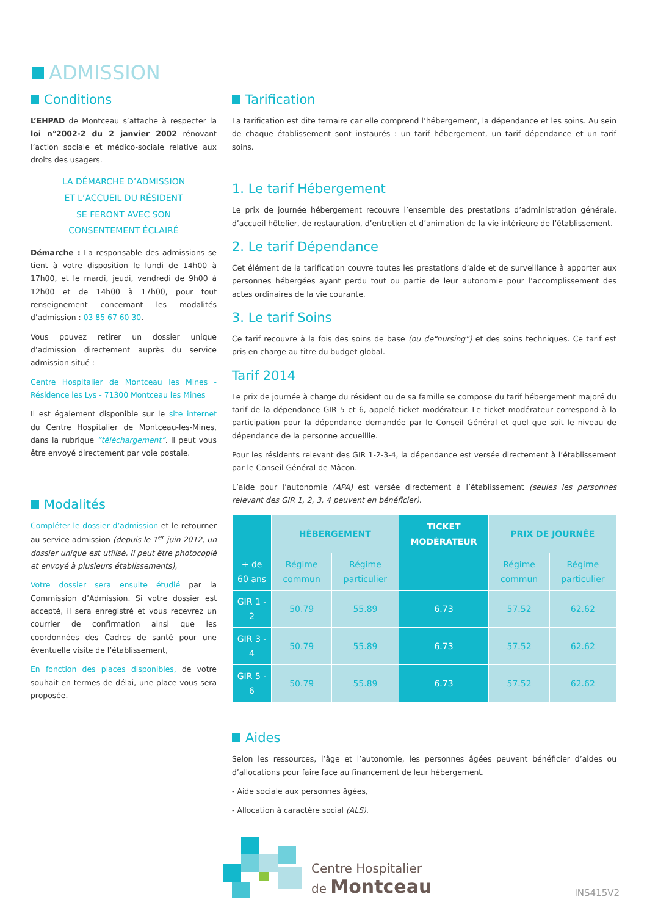ADMISSION
Conditions
L’EHPAD de Montceau s’attache à respecter la loi n°2002-2 du 2 janvier 2002 rénovant l’action sociale et médico-sociale relative aux droits des usagers.
LA DÉMARCHE D’ADMISSION
ET L’ACCUEIL DU RÉSIDENT
SE FERONT AVEC SON
CONSENTEMENT ÉCLAIRÉ
Démarche : La responsable des admissions se tient à votre disposition le lundi de 14h00 à 17h00, et le mardi, jeudi, vendredi de 9h00 à 12h00 et de 14h00 à 17h00, pour tout renseignement concernant les modalités d’admission : 03 85 67 60 30.
Vous pouvez retirer un dossier unique d’admission directement auprès du service admission situé :
Centre Hospitalier de Montceau les Mines - Résidence les Lys - 71300 Montceau les Mines
Il est également disponible sur le site internet du Centre Hospitalier de Montceau-les-Mines, dans la rubrique “téléchargement”. Il peut vous être envoyé directement par voie postale.
Modalités
Compléter le dossier d’admission et le retourner au service admission (depuis le 1<sup>er</sup> juin 2012, un dossier unique est utilisé, il peut être photocopié et envoyé à plusieurs établissements),
Votre dossier sera ensuite étudié par la Commission d’Admission. Si votre dossier est accepté, il sera enregistré et vous recevrez un courrier de confirmation ainsi que les coordonnées des Cadres de santé pour une éventuelle visite de l’établissement,
En fonction des places disponibles, de votre souhait en termes de délai, une place vous sera proposée.
Tarification
La tarification est dite ternaire car elle comprend l’hébergement, la dépendance et les soins. Au sein de chaque établissement sont instaurés : un tarif hébergement, un tarif dépendance et un tarif soins.
1. Le tarif Hébergement
Le prix de journée hébergement recouvre l’ensemble des prestations d’administration générale, d’accueil hôtelier, de restauration, d’entretien et d’animation de la vie intérieure de l’établissement.
2. Le tarif Dépendance
Cet élément de la tarification couvre toutes les prestations d’aide et de surveillance à apporter aux personnes hébergées ayant perdu tout ou partie de leur autonomie pour l’accomplissement des actes ordinaires de la vie courante.
3. Le tarif Soins
Ce tarif recouvre à la fois des soins de base (ou de“nursing”) et des soins techniques. Ce tarif est pris en charge au titre du budget global.
Tarif 2014
Le prix de journée à charge du résident ou de sa famille se compose du tarif hébergement majoré du tarif de la dépendance GIR 5 et 6, appelé ticket modérateur. Le ticket modérateur correspond à la participation pour la dépendance demandée par le Conseil Général et quel que soit le niveau de dépendance de la personne accueillie.
Pour les résidents relevant des GIR 1-2-3-4, la dépendance est versée directement à l’établissement par le Conseil Général de Mâcon.
L’aide pour l’autonomie (APA) est versée directement à l’établissement (seules les personnes relevant des GIR 1, 2, 3, 4 peuvent en bénéficier).
| | HÉBERGEMENT | | TICKET MODÉRATEUR | PRIX DE JOURNÉE | |
| --- | --- | --- | --- | --- | --- |
| + de 60 ans | Régime commun | Régime particulier | | Régime commun | Régime particulier |
| GIR 1 - 2 | 50.79 | 55.89 | 6.73 | 57.52 | 62.62 |
| GIR 3 - 4 | 50.79 | 55.89 | 6.73 | 57.52 | 62.62 |
| GIR 5 - 6 | 50.79 | 55.89 | 6.73 | 57.52 | 62.62 |
Aides
Selon les ressources, l’âge et l’autonomie, les personnes âgées peuvent bénéficier d’aides ou d’allocations pour faire face au financement de leur hébergement.
- Aide sociale aux personnes âgées,
- Allocation à caractère social (ALS).
Centre Hospitalier
de Montceau
INS415V2